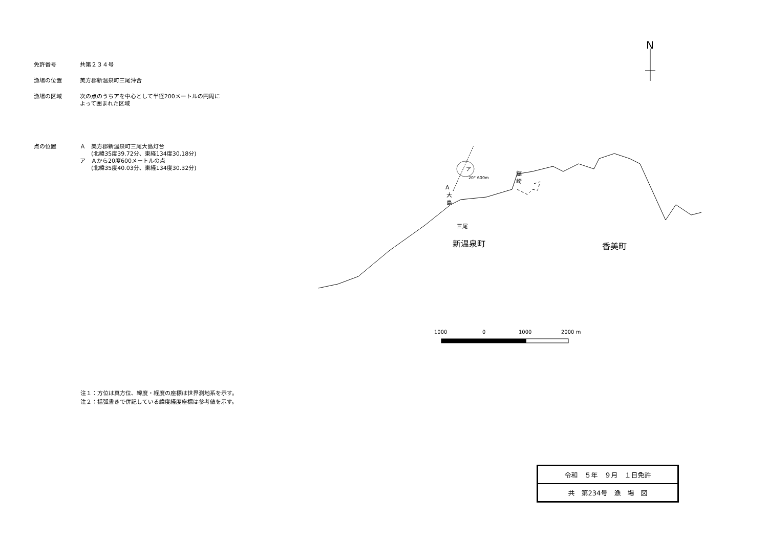免許番号 共第２３４号
漁場の位置 美方郡新温泉町三尾沖合
漁場の区域 次の点のうちアを中心として半径200メートルの円周に
よって囲まれた区域
点の位置 Ａ　美方郡新温泉町三尾大島灯台
　　(北緯35度39.72分、東経134度30.18分)
ア　Ａから20度600メートルの点
　　(北緯35度40.03分、東経134度30.32分)
N
A
大
島
ア
20° 600m
鋸
崎
三尾
新温泉町
香美町
1000
0
1000
2000 m
注１：方位は真方位、緯度・経度の座標は世界測地系を示す。
注２：括弧書きで併記している緯度経度座標は参考値を示す。
| 令和 ５年 ９月 １日免許 |
| 共 第234号 漁 場 図 |